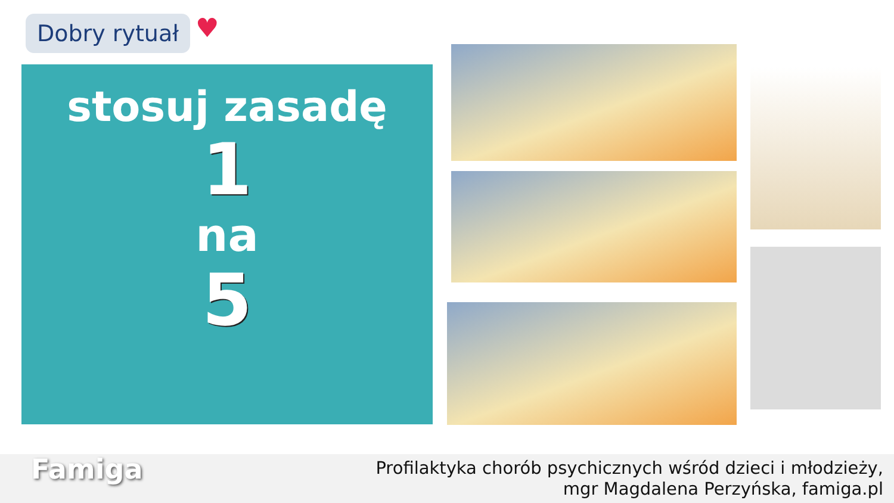Dobry rytuał ♥
stosuj zasadę
1
na
5
Famiga
Profilaktyka chorób psychicznych wśród dzieci i młodzieży,
mgr Magdalena Perzyńska, famiga.pl